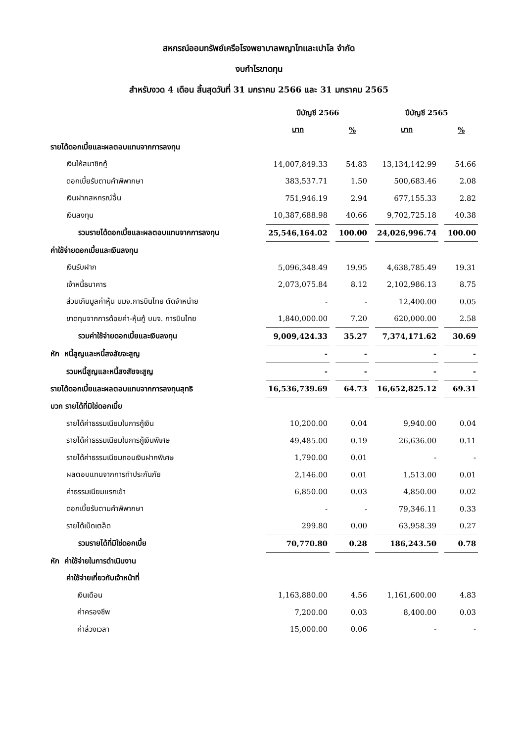สหกรณ์ออมทรัพย์เครือโรงพยาบาลพญาไทและเปาโล จำกัด
งบกำไรขาดทุน
สำหรับงวด 4 เดือน สิ้นสุดวันที่ 31 มกราคม 2566 และ 31 มกราคม 2565
| | ปีบัญชี 2566 | | ปีบัญชี 2565 | |
| | บาท | % | บาท | % |
| รายได้ดอกเบี้ยและผลตอบแทนจากการลงทุน | | | | |
| เงินให้สมาชิกกู้ | 14,007,849.33 | 54.83 | 13,134,142.99 | 54.66 |
| ดอกเบี้ยรับตามคำพิพากษา | 383,537.71 | 1.50 | 500,683.46 | 2.08 |
| เงินฝากสหกรณ์อื่น | 751,946.19 | 2.94 | 677,155.33 | 2.82 |
| เงินลงทุน | 10,387,688.98 | 40.66 | 9,702,725.18 | 40.38 |
| รวมรายได้ดอกเบี้ยและผลตอบแทนจากการลงทุน | 25,546,164.02 | 100.00 | 24,026,996.74 | 100.00 |
| ค่าใช้จ่ายดอกเบี้ยและเงินลงทุน | | | | |
| เงินรับฝาก | 5,096,348.49 | 19.95 | 4,638,785.49 | 19.31 |
| เจ้าหนี้ธนาคาร | 2,073,075.84 | 8.12 | 2,102,986.13 | 8.75 |
| ส่วนเกินมูลค่าหุ้น บมจ.การบินไทย ตัดจำหน่าย | - | - | 12,400.00 | 0.05 |
| ขาดทุนจากการด้อยค่า-หุ้นกู้ บมจ. การบินไทย | 1,840,000.00 | 7.20 | 620,000.00 | 2.58 |
| รวมค่าใช้จ่ายดอกเบี้ยและเงินลงทุน | 9,009,424.33 | 35.27 | 7,374,171.62 | 30.69 |
| หัก หนี้สูญและหนี้สงสัยจะสูญ | - | - | - | - |
| รวมหนี้สูญและหนี้สงสัยจะสูญ | - | - | - | - |
| รายได้ดอกเบี้ยและผลตอบแทนจากการลงทุนสุทธิ | 16,536,739.69 | 64.73 | 16,652,825.12 | 69.31 |
| บวก รายได้ที่มิใช่ดอกเบี้ย | | | | |
| รายได้ค่าธรรมเนียมในการกู้เงิน | 10,200.00 | 0.04 | 9,940.00 | 0.04 |
| รายได้ค่าธรรมเนียมในการกู้เงินพิเศษ | 49,485.00 | 0.19 | 26,636.00 | 0.11 |
| รายได้ค่าธรรมเนียมถอนเงินฝากพิเศษ | 1,790.00 | 0.01 | - | - |
| ผลตอบแทนจากการทำประกันภัย | 2,146.00 | 0.01 | 1,513.00 | 0.01 |
| ค่าธรรมเนียมแรกเข้า | 6,850.00 | 0.03 | 4,850.00 | 0.02 |
| ดอกเบี้ยรับตามคำพิพากษา | - | - | 79,346.11 | 0.33 |
| รายได้เบ็ดเตล็ด | 299.80 | 0.00 | 63,958.39 | 0.27 |
| รวมรายได้ที่มิใช่ดอกเบี้ย | 70,770.80 | 0.28 | 186,243.50 | 0.78 |
| หัก ค่าใช้จ่ายในการดำเนินงาน | | | | |
| ค่าใช้จ่ายเกี่ยวกับเจ้าหน้าที่ | | | | |
| เงินเดือน | 1,163,880.00 | 4.56 | 1,161,600.00 | 4.83 |
| ค่าครองชีพ | 7,200.00 | 0.03 | 8,400.00 | 0.03 |
| ค่าล่วงเวลา | 15,000.00 | 0.06 | - | - |